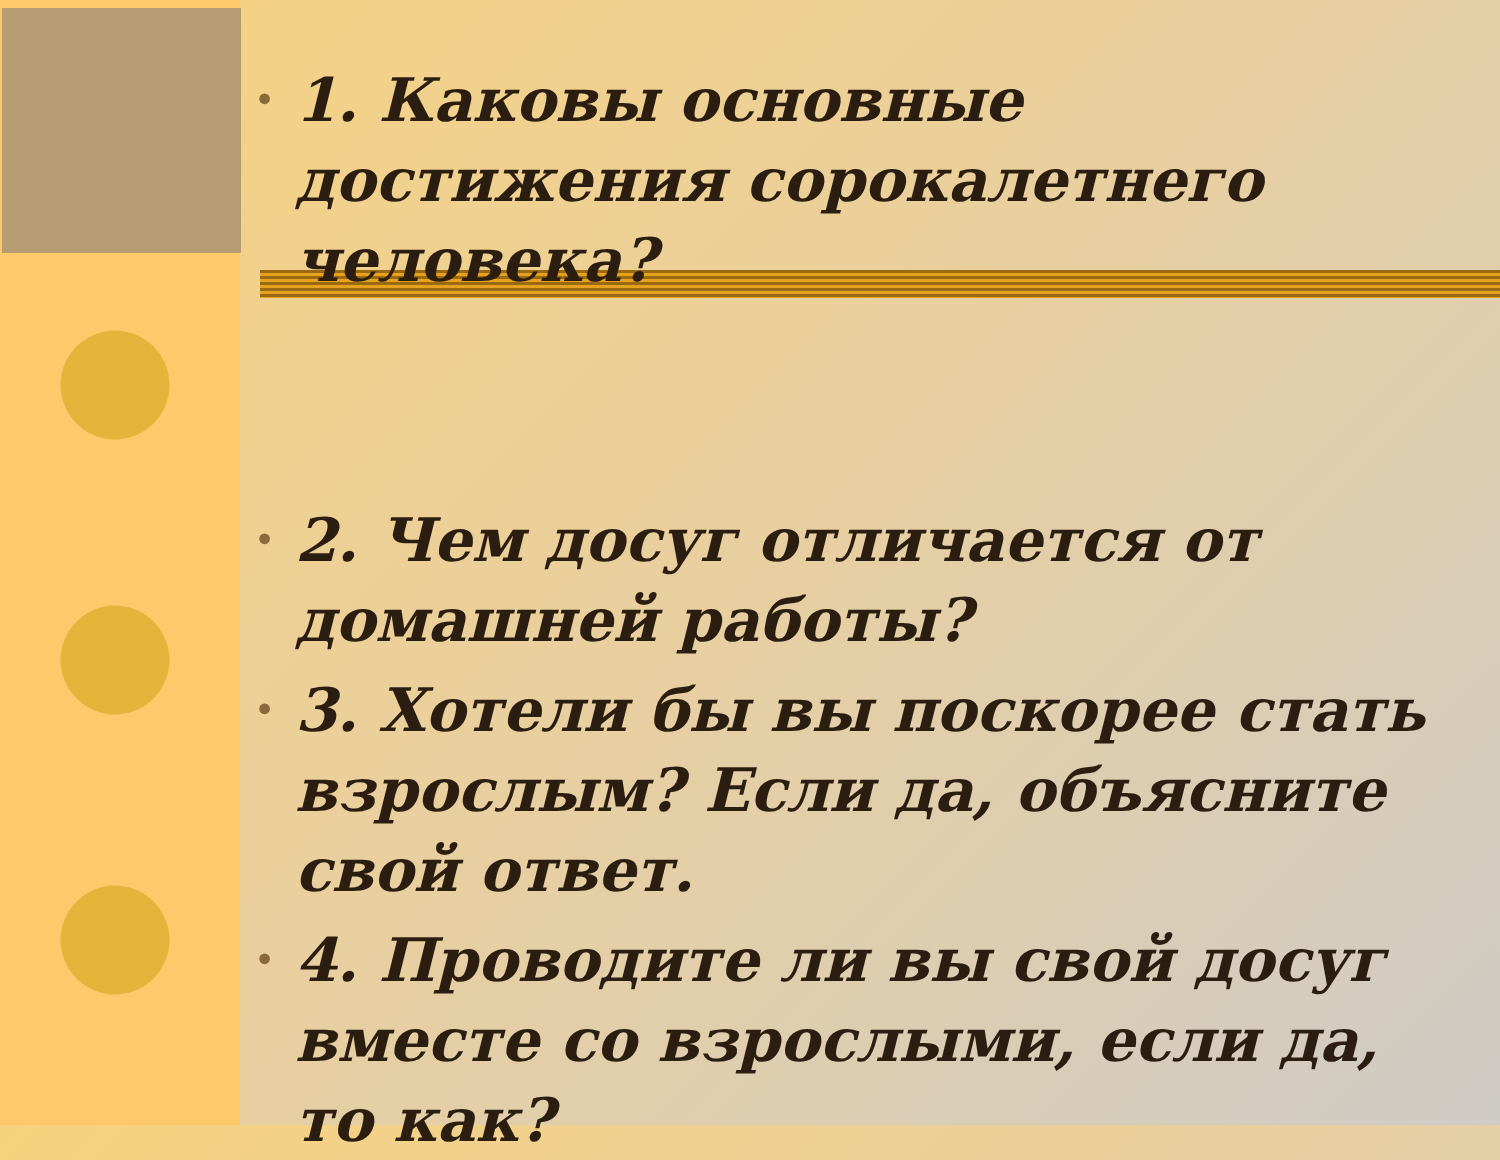• 1. Каковы основные достижения сорокалетнего человека?
• 2. Чем досуг отличается от домашней работы?
• 3. Хотели бы вы поскорее стать взрослым? Если да, объясните свой ответ.
• 4. Проводите ли вы свой досуг вместе со взрослыми, если да, то как?